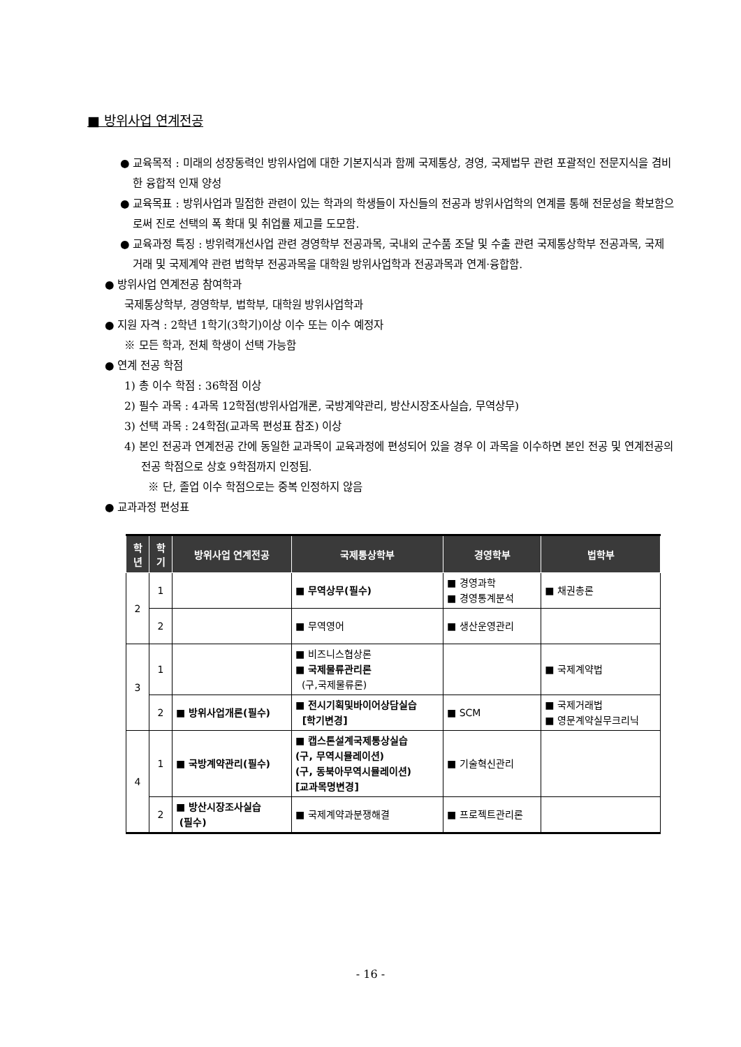■ 방위사업 연계전공
● 교육목적 : 미래의 성장동력인 방위사업에 대한 기본지식과 함께 국제통상, 경영, 국제법무 관련 포괄적인 전문지식을 겸비한 융합적 인재 양성
● 교육목표 : 방위사업과 밀접한 관련이 있는 학과의 학생들이 자신들의 전공과 방위사업학의 연계를 통해 전문성을 확보함으로써 진로 선택의 폭 확대 및 취업률 제고를 도모함.
● 교육과정 특징 : 방위력개선사업 관련 경영학부 전공과목, 국내외 군수품 조달 및 수출 관련 국제통상학부 전공과목, 국제거래 및 국제계약 관련 법학부 전공과목을 대학원 방위사업학과 전공과목과 연계·융합함.
● 방위사업 연계전공 참여학과
국제통상학부, 경영학부, 법학부, 대학원 방위사업학과
● 지원 자격 : 2학년 1학기(3학기)이상 이수 또는 이수 예정자
※ 모든 학과, 전체 학생이 선택 가능함
● 연계 전공 학점
1) 총 이수 학점 : 36학점 이상
2) 필수 과목 : 4과목 12학점(방위사업개론, 국방계약관리, 방산시장조사실습, 무역상무)
3) 선택 과목 : 24학점(교과목 편성표 참조) 이상
4) 본인 전공과 연계전공 간에 동일한 교과목이 교육과정에 편성되어 있을 경우 이 과목을 이수하면 본인 전공 및 연계전공의 전공 학점으로 상호 9학점까지 인정됨.
※ 단, 졸업 이수 학점으로는 중복 인정하지 않음
● 교과과정 편성표
| 학 년 | 학 기 | 방위사업 연계전공 | 국제통상학부 | 경영학부 | 법학부 |
| --- | --- | --- | --- | --- | --- |
| 2 | 1 | | ■ 무역상무(필수) | ■ 경영과학 ■ 경영통계분석 | ■ 채권총론 |
| | 2 | | ■ 무역영어 | ■ 생산운영관리 | |
| 3 | 1 | | ■ 비즈니스협상론 ■ 국제물류관리론 (구,국제물류론) | | ■ 국제계약법 |
| | 2 | ■ 방위사업개론(필수) | ■ 전시기획및바이어상담실습 [학기변경] | ■ SCM | ■ 국제거래법 ■ 영문계약실무크리닉 |
| 4 | 1 | ■ 국방계약관리(필수) | ■ 캡스톤설계국제통상실습 (구, 무역시뮬레이션) (구, 동북아무역시뮬레이션) [교과목명변경] | ■ 기술혁신관리 | |
| | 2 | ■ 방산시장조사실습 (필수) | ■ 국제계약과분쟁해결 | ■ 프로젝트관리론 | |
- 16 -